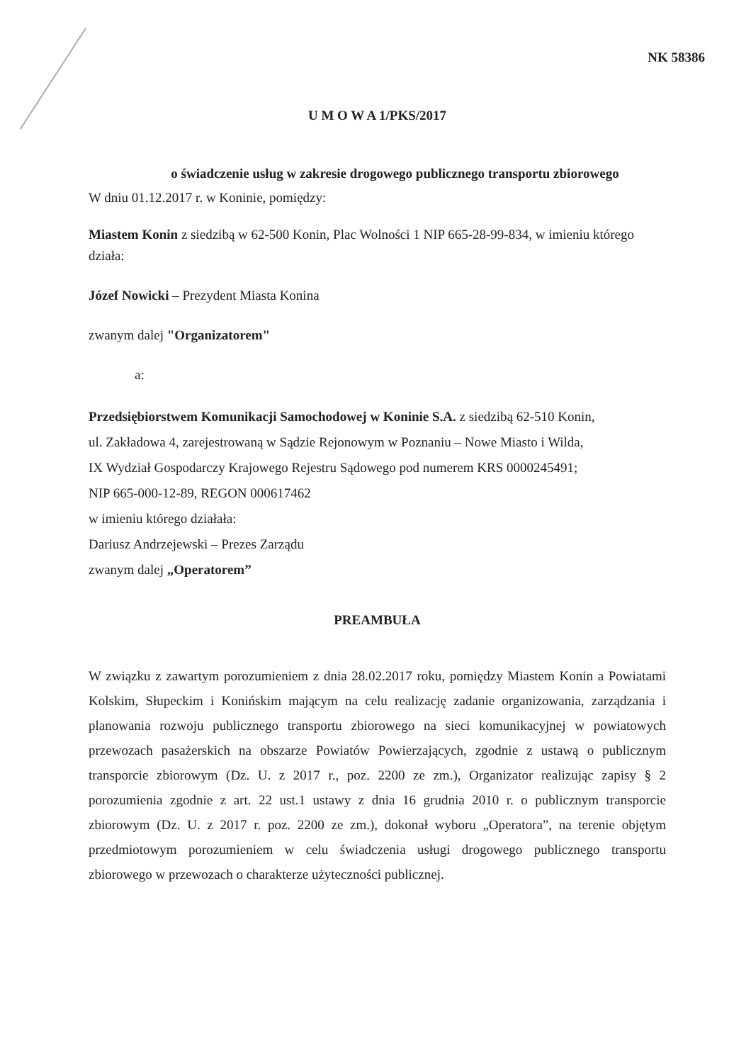NK 58386
U M O W A 1/PKS/2017
o świadczenie usług w zakresie drogowego publicznego transportu zbiorowego
W dniu 01.12.2017 r. w Koninie, pomiędzy:
Miastem Konin z siedzibą w 62-500 Konin, Plac Wolności 1 NIP 665-28-99-834, w imieniu którego działa:
Józef Nowicki – Prezydent Miasta Konina
zwanym dalej "Organizatorem"
a:
Przedsiębiorstwem Komunikacji Samochodowej w Koninie S.A. z siedzibą 62-510 Konin,
ul. Zakładowa 4, zarejestrowaną w Sądzie Rejonowym w Poznaniu – Nowe Miasto i Wilda,
IX Wydział Gospodarczy Krajowego Rejestru Sądowego pod numerem KRS 0000245491;
NIP 665-000-12-89, REGON 000617462
w imieniu którego działała:
Dariusz Andrzejewski – Prezes Zarządu
zwanym dalej „Operatorem”
PREAMBUŁA
W związku z zawartym porozumieniem z dnia 28.02.2017 roku, pomiędzy Miastem Konin a Powiatami Kolskim, Słupeckim i Konińskim mającym na celu realizację zadanie organizowania, zarządzania i planowania rozwoju publicznego transportu zbiorowego na sieci komunikacyjnej w powiatowych przewozach pasażerskich na obszarze Powiatów Powierzających, zgodnie z ustawą o publicznym transporcie zbiorowym (Dz. U. z 2017 r., poz. 2200 ze zm.), Organizator realizując zapisy § 2 porozumienia zgodnie z art. 22 ust.1 ustawy z dnia 16 grudnia 2010 r. o publicznym transporcie zbiorowym (Dz. U. z 2017 r. poz. 2200 ze zm.), dokonał wyboru „Operatora”, na terenie objętym przedmiotowym porozumieniem w celu świadczenia usługi drogowego publicznego transportu zbiorowego w przewozach o charakterze użyteczności publicznej.